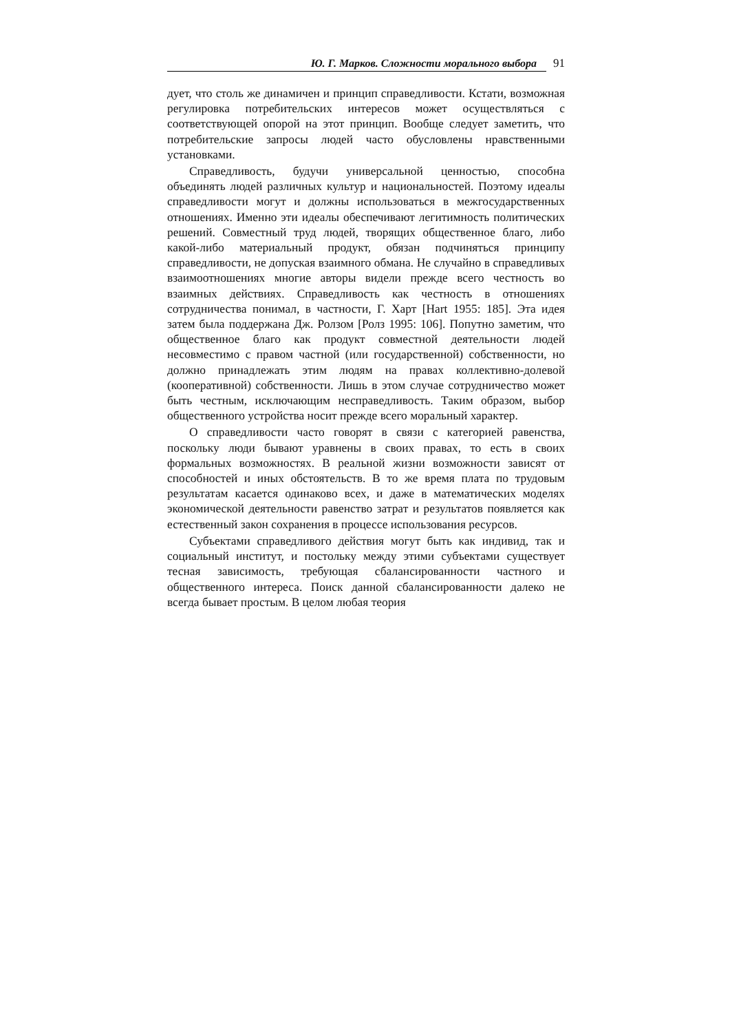Ю. Г. Марков. Сложности морального выбора 91
дует, что столь же динамичен и принцип справедливости. Кстати, возможная регулировка потребительских интересов может осуществляться с соответствующей опорой на этот принцип. Вообще следует заметить, что потребительские запросы людей часто обусловлены нравственными установками.
Справедливость, будучи универсальной ценностью, способна объединять людей различных культур и национальностей. Поэтому идеалы справедливости могут и должны использоваться в межгосударственных отношениях. Именно эти идеалы обеспечивают легитимность политических решений. Совместный труд людей, творящих общественное благо, либо какой-либо материальный продукт, обязан подчиняться принципу справедливости, не допуская взаимного обмана. Не случайно в справедливых взаимоотношениях многие авторы видели прежде всего честность во взаимных действиях. Справедливость как честность в отношениях сотрудничества понимал, в частности, Г. Харт [Hart 1955: 185]. Эта идея затем была поддержана Дж. Ролзом [Ролз 1995: 106]. Попутно заметим, что общественное благо как продукт совместной деятельности людей несовместимо с правом частной (или государственной) собственности, но должно принадлежать этим людям на правах коллективно-долевой (кооперативной) собственности. Лишь в этом случае сотрудничество может быть честным, исключающим несправедливость. Таким образом, выбор общественного устройства носит прежде всего моральный характер.
О справедливости часто говорят в связи с категорией равенства, поскольку люди бывают уравнены в своих правах, то есть в своих формальных возможностях. В реальной жизни возможности зависят от способностей и иных обстоятельств. В то же время плата по трудовым результатам касается одинаково всех, и даже в математических моделях экономической деятельности равенство затрат и результатов появляется как естественный закон сохранения в процессе использования ресурсов.
Субъектами справедливого действия могут быть как индивид, так и социальный институт, и постольку между этими субъектами существует тесная зависимость, требующая сбалансированности частного и общественного интереса. Поиск данной сбалансированности далеко не всегда бывает простым. В целом любая теория